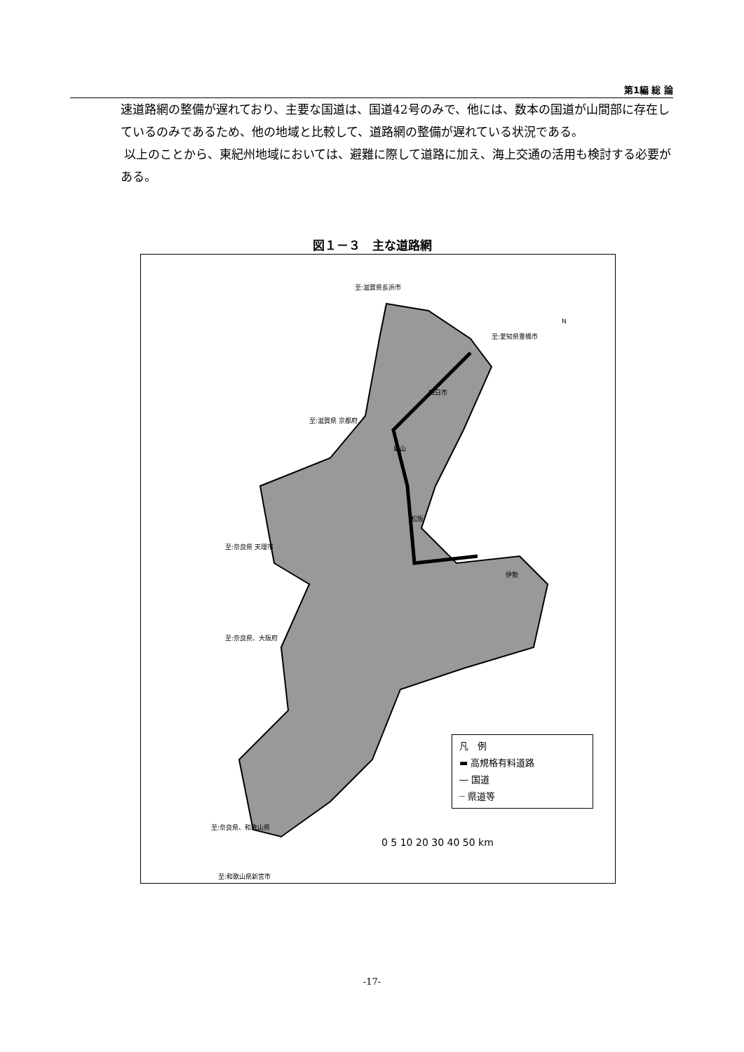第1編 総 論
速道路網の整備が遅れており、主要な国道は、国道42号のみで、他には、数本の国道が山間部に存在しているのみであるため、他の地域と比較して、道路網の整備が遅れている状況である。
以上のことから、東紀州地域においては、避難に際して道路に加え、海上交通の活用も検討する必要がある。
図１－３　主な道路網
至:滋賀県長浜市
N
至:愛知県豊橋市
至:滋賀県 京都府
至:奈良県 天理市
至:奈良県、大阪府
至:奈良県、和歌山県
至:和歌山県新宮市
四日市
亀山
松阪
伊勢
凡　例
▬ 高規格有料道路
― 国道
┈ 県道等
0 5 10 20 30 40 50 km
-17-